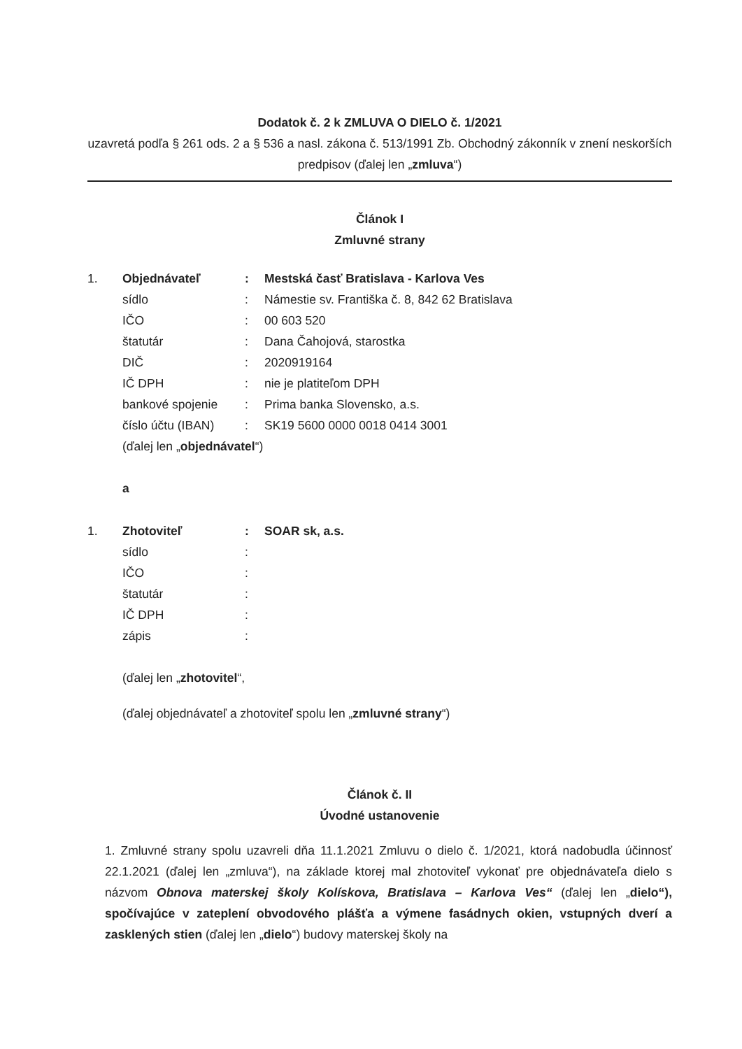Dodatok č. 2 k ZMLUVA O DIELO č. 1/2021
uzavretá podľa § 261 ods. 2 a § 536 a nasl. zákona č. 513/1991 Zb. Obchodný zákonník v znení neskorších predpisov (ďalej len „zmluva“)
Článok I
Zmluvné strany
| 1. | Objednávateľ | : | Mestská časť Bratislava - Karlova Ves |
| | sídlo | : | Námestie sv. Františka č. 8, 842 62 Bratislava |
| | IČO | : | 00 603 520 |
| | štatutár | : | Dana Čahojová, starostka |
| | DIČ | : | 2020919164 |
| | IČ DPH | : | nie je platiteľom DPH |
| | bankové spojenie | : | Prima banka Slovensko, a.s. |
| | číslo účtu (IBAN) | : | SK19 5600 0000 0018 0414 3001 |
| | (ďalej len „ objednávatel “) | | |
a
| 1. | Zhotoviteľ | : | SOAR sk, a.s. |
| | sídlo | : | |
| | IČO | : | |
| | štatutár | : | |
| | IČ DPH | : | |
| | zápis | : | |
(ďalej len „zhotovitel“,
(ďalej objednávateľ a zhotoviteľ spolu len „zmluvné strany“)
Článok č. II
Úvodné ustanovenie
1. Zmluvné strany spolu uzavreli dňa 11.1.2021 Zmluvu o dielo č. 1/2021, ktorá nadobudla účinnosť 22.1.2021 (ďalej len „zmluva“), na základe ktorej mal zhotoviteľ vykonať pre objednávateľa dielo s názvom Obnova materskej školy Kolískova, Bratislava – Karlova Ves“ (ďalej len „dielo“), spočívajúce v zateplení obvodového plášťa a výmene fasádnych okien, vstupných dverí a zasklených stien (ďalej len „dielo“) budovy materskej školy na